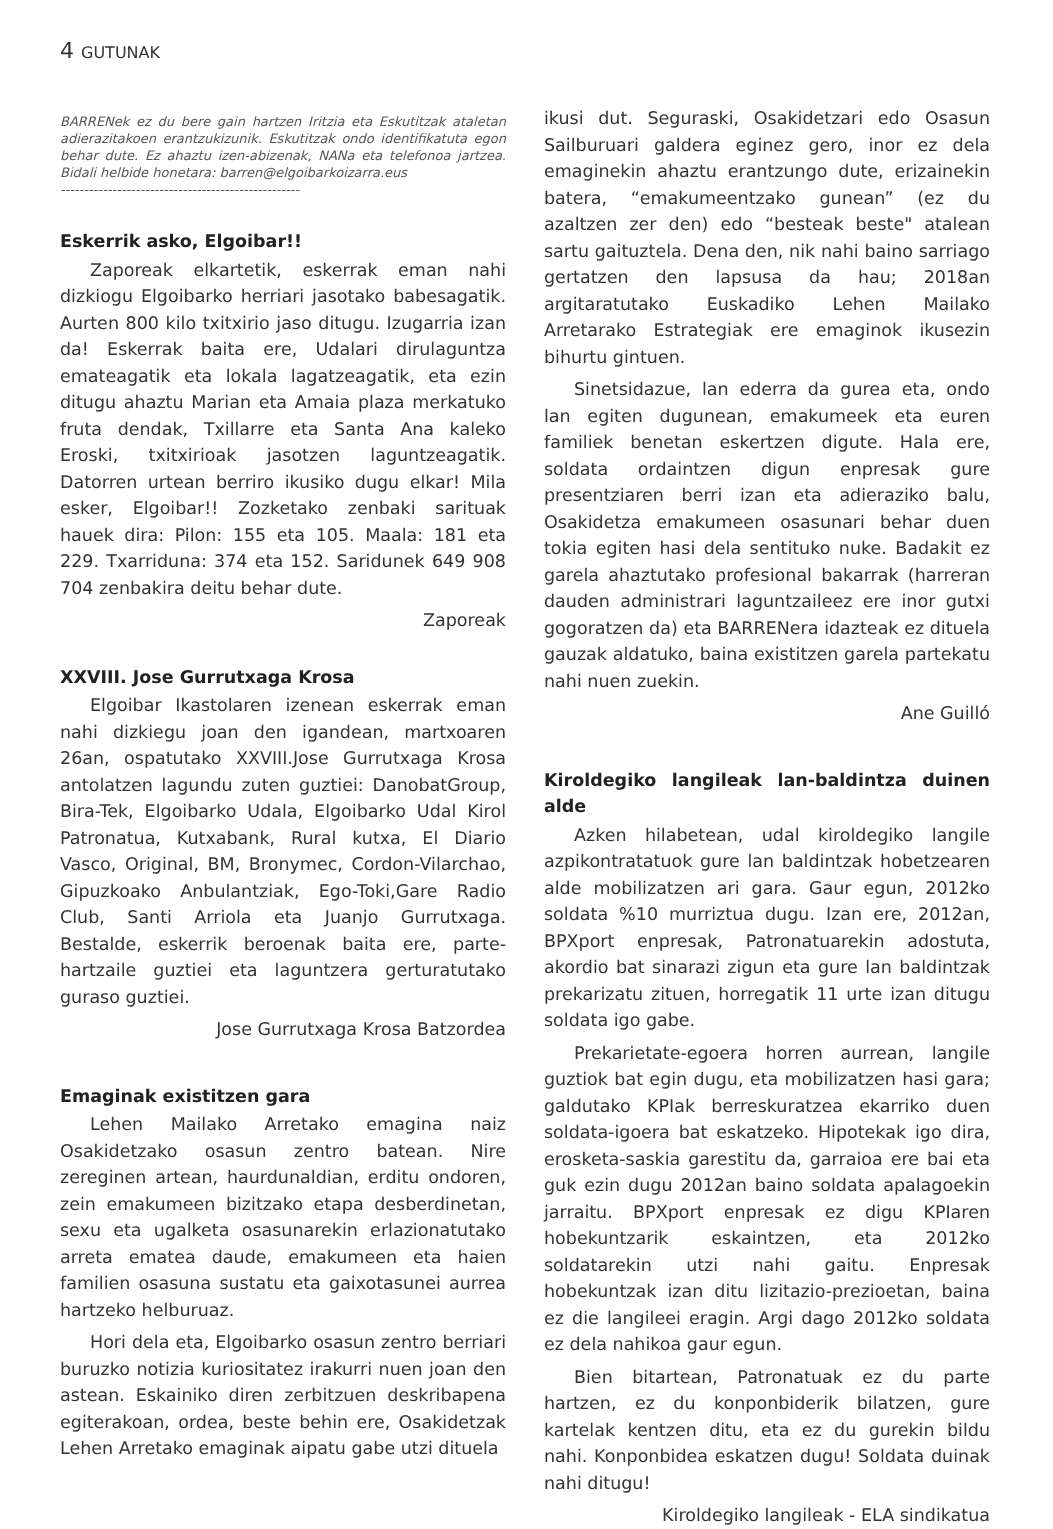4 GUTUNAK
BARRENek ez du bere gain hartzen Iritzia eta Eskutitzak ataletan adierazitakoen erantzukizunik. Eskutitzak ondo identifikatuta egon behar dute. Ez ahaztu izen-abizenak, NANa eta telefonoa jartzea. Bidali helbide honetara: barren@elgoibarkoizarra.eus
---------------------------------------------------
Eskerrik asko, Elgoibar!!
Zaporeak elkartetik, eskerrak eman nahi dizkiogu Elgoibarko herriari jasotako babesagatik. Aurten 800 kilo txitxirio jaso ditugu. Izugarria izan da! Eskerrak baita ere, Udalari dirulaguntza emateagatik eta lokala lagatzeagatik, eta ezin ditugu ahaztu Marian eta Amaia plaza merkatuko fruta dendak, Txillarre eta Santa Ana kaleko Eroski, txitxirioak jasotzen laguntzeagatik. Datorren urtean berriro ikusiko dugu elkar! Mila esker, Elgoibar!! Zozketako zenbaki sarituak hauek dira: Pilon: 155 eta 105. Maala: 181 eta 229. Txarriduna: 374 eta 152. Saridunek 649 908 704 zenbakira deitu behar dute.
Zaporeak
XXVIII. Jose Gurrutxaga Krosa
Elgoibar Ikastolaren izenean eskerrak eman nahi dizkiegu joan den igandean, martxoaren 26an, ospatutako XXVIII.Jose Gurrutxaga Krosa antolatzen lagundu zuten guztiei: DanobatGroup, Bira-Tek, Elgoibarko Udala, Elgoibarko Udal Kirol Patronatua, Kutxabank, Rural kutxa, El Diario Vasco, Original, BM, Bronymec, Cordon-Vilarchao, Gipuzkoako Anbulantziak, Ego-Toki,Gare Radio Club, Santi Arriola eta Juanjo Gurrutxaga. Bestalde, eskerrik beroenak baita ere, parte-hartzaile guztiei eta laguntzera gerturatutako guraso guztiei.
Jose Gurrutxaga Krosa Batzordea
Emaginak existitzen gara
Lehen Mailako Arretako emagina naiz Osakidetzako osasun zentro batean. Nire zereginen artean, haurdunaldian, erditu ondoren, zein emakumeen bizitzako etapa desberdinetan, sexu eta ugalketa osasunarekin erlazionatutako arreta ematea daude, emakumeen eta haien familien osasuna sustatu eta gaixotasunei aurrea hartzeko helburuaz.
Hori dela eta, Elgoibarko osasun zentro berriari buruzko notizia kuriositatez irakurri nuen joan den astean. Eskainiko diren zerbitzuen deskribapena egiterakoan, ordea, beste behin ere, Osakidetzak Lehen Arretako emaginak aipatu gabe utzi dituela
ikusi dut. Seguraski, Osakidetzari edo Osasun Sailburuari galdera eginez gero, inor ez dela emaginekin ahaztu erantzungo dute, erizainekin batera, “emakumeentzako gunean” (ez du azaltzen zer den) edo “besteak beste" atalean sartu gaituztela. Dena den, nik nahi baino sarriago gertatzen den lapsusa da hau; 2018an argitaratutako Euskadiko Lehen Mailako Arretarako Estrategiak ere emaginok ikusezin bihurtu gintuen.
Sinetsidazue, lan ederra da gurea eta, ondo lan egiten dugunean, emakumeek eta euren familiek benetan eskertzen digute. Hala ere, soldata ordaintzen digun enpresak gure presentziaren berri izan eta adieraziko balu, Osakidetza emakumeen osasunari behar duen tokia egiten hasi dela sentituko nuke. Badakit ez garela ahaztutako profesional bakarrak (harreran dauden administrari laguntzaileez ere inor gutxi gogoratzen da) eta BARRENera idazteak ez dituela gauzak aldatuko, baina existitzen garela partekatu nahi nuen zuekin.
Ane Guilló
Kiroldegiko langileak lan-baldintza duinen alde
Azken hilabetean, udal kiroldegiko langile azpikontratatuok gure lan baldintzak hobetzearen alde mobilizatzen ari gara. Gaur egun, 2012ko soldata %10 murriztua dugu. Izan ere, 2012an, BPXport enpresak, Patronatuarekin adostuta, akordio bat sinarazi zigun eta gure lan baldintzak prekarizatu zituen, horregatik 11 urte izan ditugu soldata igo gabe.
Prekarietate-egoera horren aurrean, langile guztiok bat egin dugu, eta mobilizatzen hasi gara; galdutako KPIak berreskuratzea ekarriko duen soldata-igoera bat eskatzeko. Hipotekak igo dira, erosketa-saskia garestitu da, garraioa ere bai eta guk ezin dugu 2012an baino soldata apalagoekin jarraitu. BPXport enpresak ez digu KPIaren hobekuntzarik eskaintzen, eta 2012ko soldatarekin utzi nahi gaitu. Enpresak hobekuntzak izan ditu lizitazio-prezioetan, baina ez die langileei eragin. Argi dago 2012ko soldata ez dela nahikoa gaur egun.
Bien bitartean, Patronatuak ez du parte hartzen, ez du konponbiderik bilatzen, gure kartelak kentzen ditu, eta ez du gurekin bildu nahi. Konponbidea eskatzen dugu! Soldata duinak nahi ditugu!
Kiroldegiko langileak - ELA sindikatua